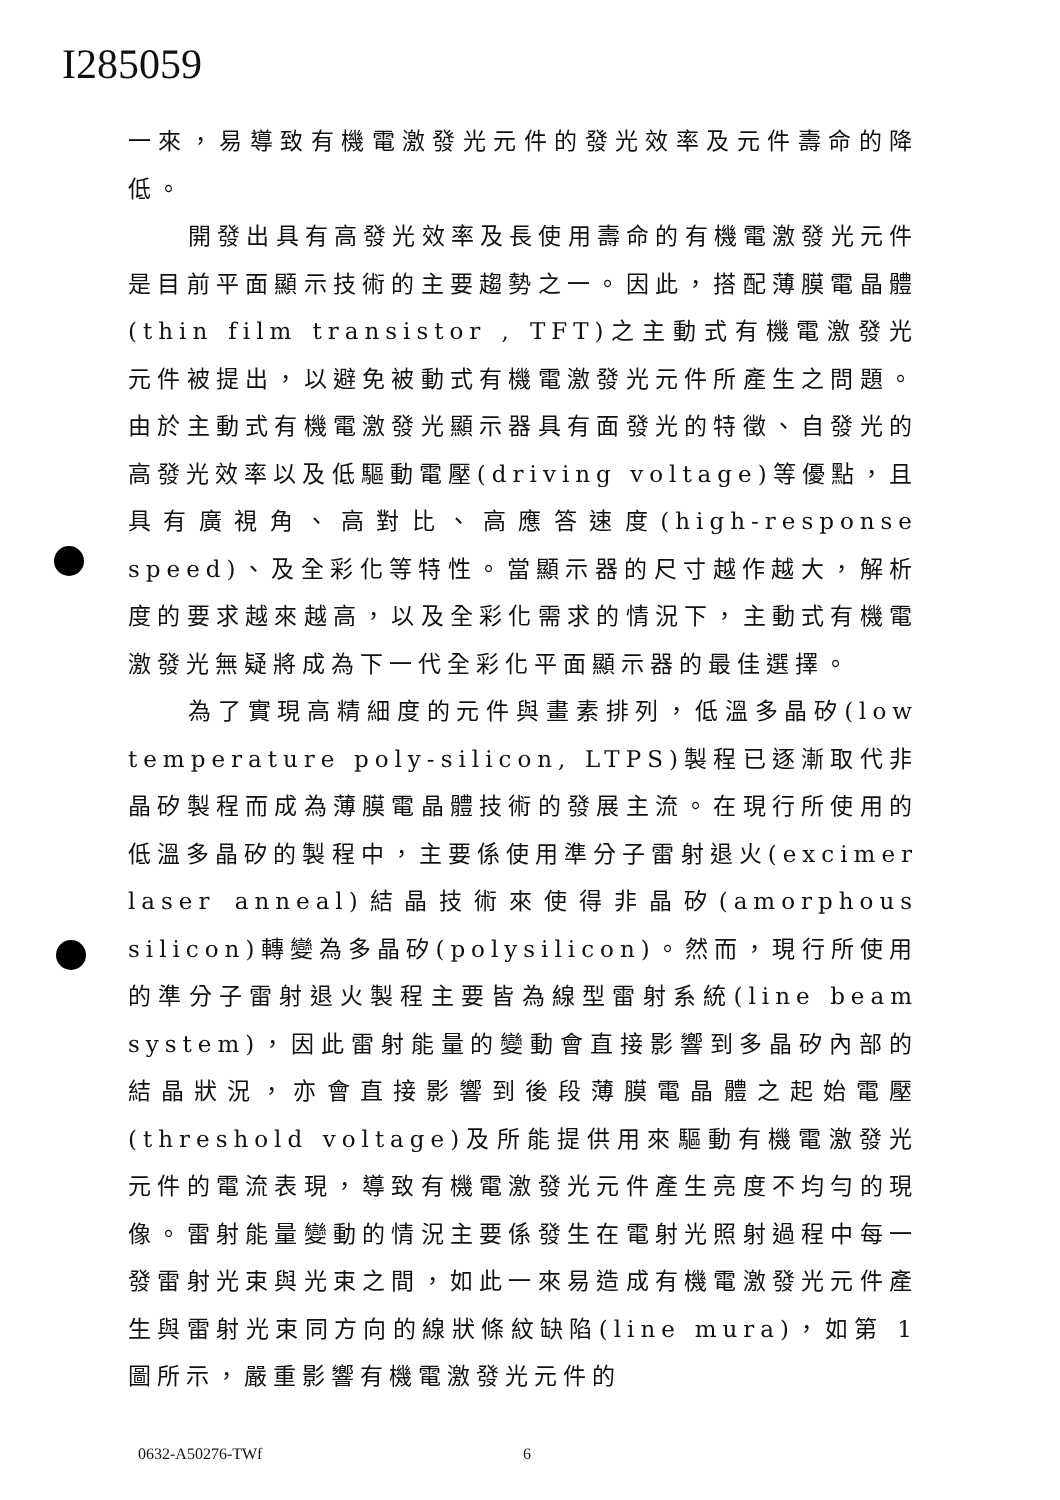I285059
一來，易導致有機電激發光元件的發光效率及元件壽命的降低。
開發出具有高發光效率及長使用壽命的有機電激發光元件是目前平面顯示技術的主要趨勢之一。因此，搭配薄膜電晶體(thin film transistor , TFT)之主動式有機電激發光元件被提出，以避免被動式有機電激發光元件所產生之問題。由於主動式有機電激發光顯示器具有面發光的特徵、自發光的高發光效率以及低驅動電壓(driving voltage)等優點，且具有廣視角、高對比、高應答速度(high-response speed)、及全彩化等特性。當顯示器的尺寸越作越大，解析度的要求越來越高，以及全彩化需求的情況下，主動式有機電激發光無疑將成為下一代全彩化平面顯示器的最佳選擇。
為了實現高精細度的元件與畫素排列，低溫多晶矽(low temperature poly-silicon, LTPS)製程已逐漸取代非晶矽製程而成為薄膜電晶體技術的發展主流。在現行所使用的低溫多晶矽的製程中，主要係使用準分子雷射退火(excimer laser anneal)結晶技術來使得非晶矽(amorphous silicon)轉變為多晶矽(polysilicon)。然而，現行所使用的準分子雷射退火製程主要皆為線型雷射系統(line beam system)，因此雷射能量的變動會直接影響到多晶矽內部的結晶狀況，亦會直接影響到後段薄膜電晶體之起始電壓(threshold voltage)及所能提供用來驅動有機電激發光元件的電流表現，導致有機電激發光元件產生亮度不均勻的現像。雷射能量變動的情況主要係發生在電射光照射過程中每一發雷射光束與光束之間，如此一來易造成有機電激發光元件產生與雷射光束同方向的線狀條紋缺陷(line mura)，如第 1 圖所示，嚴重影響有機電激發光元件的
0632-A50276-TWf 6